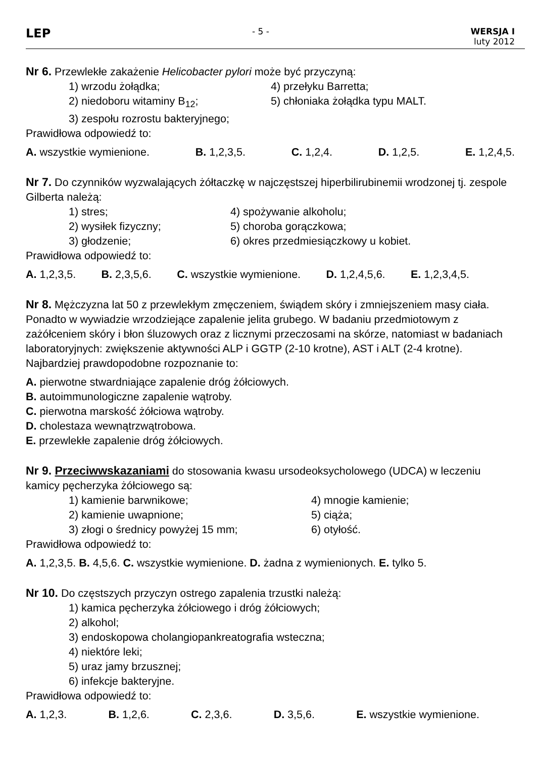LEP
- 5 - WERSJA I
luty 2012
Nr 6. Przewlekłe zakażenie Helicobacter pylori może być przyczyną:
1) wrzodu żołądka; 4) przełyku Barretta;
2) niedoboru witaminy B<sub>12</sub>; 5) chłoniaka żołądka typu MALT.
3) zespołu rozrostu bakteryjnego;
Prawidłowa odpowiedź to:
A. wszystkie wymienione. B. 1,2,3,5. C. 1,2,4. D. 1,2,5. E. 1,2,4,5.
Nr 7. Do czynników wyzwalających żółtaczkę w najczęstszej hiperbilirubinemii wrodzonej tj. zespole Gilberta należą:
1) stres; 4) spożywanie alkoholu;
2) wysiłek fizyczny; 5) choroba gorączkowa;
3) głodzenie; 6) okres przedmiesiączkowy u kobiet.
Prawidłowa odpowiedź to:
A. 1,2,3,5. B. 2,3,5,6. C. wszystkie wymienione. D. 1,2,4,5,6. E. 1,2,3,4,5.
Nr 8. Mężczyzna lat 50 z przewlekłym zmęczeniem, świądem skóry i zmniejszeniem masy ciała. Ponadto w wywiadzie wrzodziejące zapalenie jelita grubego. W badaniu przedmiotowym z zażółceniem skóry i błon śluzowych oraz z licznymi przeczosami na skórze, natomiast w badaniach laboratoryjnych: zwiększenie aktywności ALP i GGTP (2-10 krotne), AST i ALT (2-4 krotne). Najbardziej prawdopodobne rozpoznanie to:
A. pierwotne stwardniające zapalenie dróg żółciowych.
B. autoimmunologiczne zapalenie wątroby.
C. pierwotna marskość żółciowa wątroby.
D. cholestaza wewnątrzwątrobowa.
E. przewlekłe zapalenie dróg żółciowych.
Nr 9. Przeciwwskazaniami do stosowania kwasu ursodeoksycholowego (UDCA) w leczeniu kamicy pęcherzyka żółciowego są:
1) kamienie barwnikowe; 4) mnogie kamienie;
2) kamienie uwapnione; 5) ciąża;
3) złogi o średnicy powyżej 15 mm; 6) otyłość.
Prawidłowa odpowiedź to:
A. 1,2,3,5. B. 4,5,6. C. wszystkie wymienione. D. żadna z wymienionych. E. tylko 5.
Nr 10. Do częstszych przyczyn ostrego zapalenia trzustki należą:
1) kamica pęcherzyka żółciowego i dróg żółciowych;
2) alkohol;
3) endoskopowa cholangiopankreatografia wsteczna;
4) niektóre leki;
5) uraz jamy brzusznej;
6) infekcje bakteryjne.
Prawidłowa odpowiedź to:
A. 1,2,3. B. 1,2,6. C. 2,3,6. D. 3,5,6. E. wszystkie wymienione.